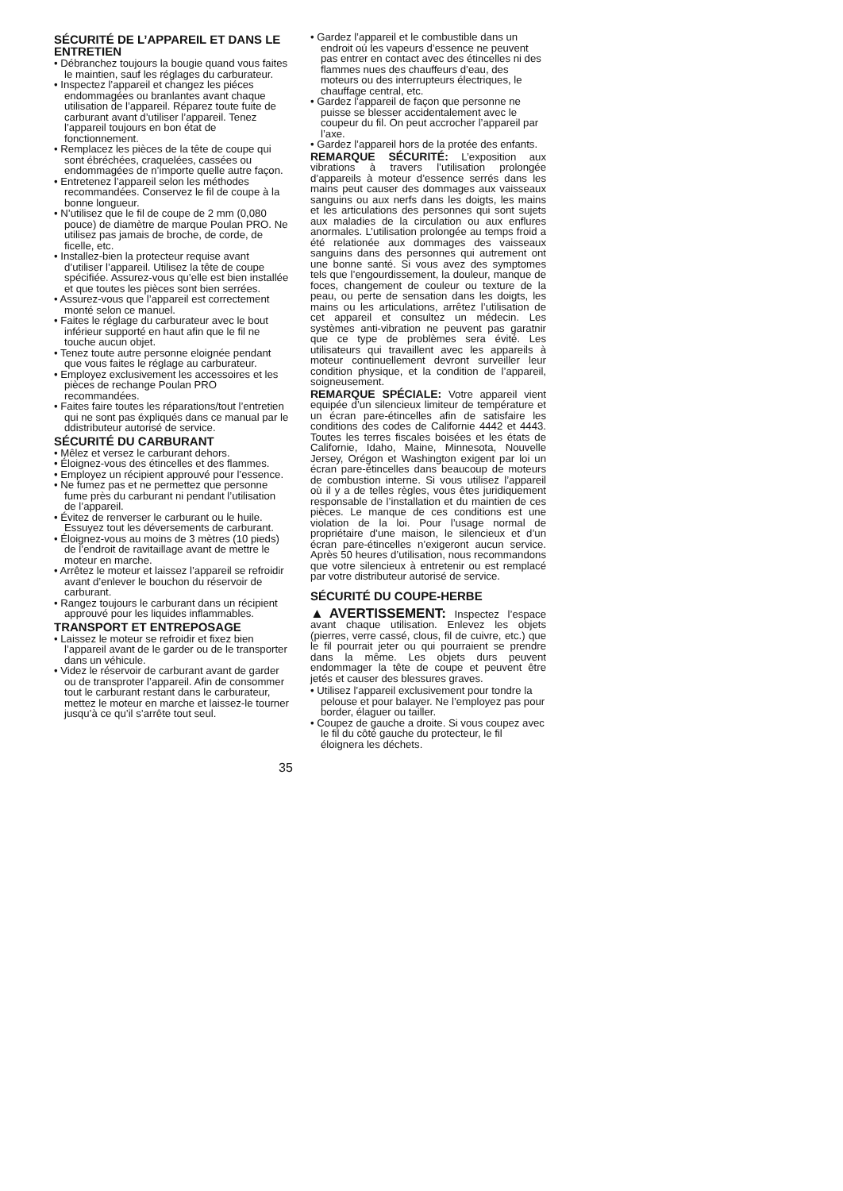SÉCURITÉ DE L’APPAREIL ET DANS LE ENTRETIEN
• Débranchez toujours la bougie quand vous faites le maintien, sauf les réglages du carburateur.
• Inspectez l’appareil et changez les piéces endommagées ou branlantes avant chaque utilisation de l’appareil. Réparez toute fuite de carburant avant d’utiliser l’appareil. Tenez l’appareil toujours en bon état de fonctionnement.
• Remplacez les pièces de la tête de coupe qui sont ébréchées, craquelées, cassées ou endommagées de n’importe quelle autre façon.
• Entretenez l’appareil selon les méthodes recommandées. Conservez le fil de coupe à la bonne longueur.
• N’utilisez que le fil de coupe de 2 mm (0,080 pouce) de diamètre de marque Poulan PRO. Ne utilisez pas jamais de broche, de corde, de ficelle, etc.
• Installez-bien la protecteur requise avant d’utiliser l’appareil. Utilisez la tête de coupe spécifiée. Assurez-vous qu’elle est bien installée et que toutes les pièces sont bien serrées.
• Assurez-vous que l’appareil est correctement monté selon ce manuel.
• Faites le réglage du carburateur avec le bout inférieur supporté en haut afin que le fil ne touche aucun objet.
• Tenez toute autre personne eloignée pendant que vous faites le réglage au carburateur.
• Employez exclusivement les accessoires et les pièces de rechange Poulan PRO recommandées.
• Faites faire toutes les réparations/tout l’entretien qui ne sont pas éxpliqués dans ce manual par le ddistributeur autorisé de service.
SÉCURITÉ DU CARBURANT
• Mêlez et versez le carburant dehors.
• Éloignez-vous des étincelles et des flammes.
• Employez un récipient approuvé pour l’essence.
• Ne fumez pas et ne permettez que personne fume près du carburant ni pendant l’utilisation de l’appareil.
• Évitez de renverser le carburant ou le huile. Essuyez tout les déversements de carburant.
• Éloignez-vous au moins de 3 mètres (10 pieds) de l’endroit de ravitaillage avant de mettre le moteur en marche.
• Arrêtez le moteur et laissez l’appareil se refroidir avant d’enlever le bouchon du réservoir de carburant.
• Rangez toujours le carburant dans un récipient approuvé pour les liquides inflammables.
TRANSPORT ET ENTREPOSAGE
• Laissez le moteur se refroidir et fixez bien l’appareil avant de le garder ou de le transporter dans un véhicule.
• Videz le réservoir de carburant avant de garder ou de transproter l’appareil. Afin de consommer tout le carburant restant dans le carburateur, mettez le moteur en marche et laissez-le tourner jusqu’à ce qu’il s’arrête tout seul.
• Gardez l’appareil et le combustible dans un endroit oú les vapeurs d’essence ne peuvent pas entrer en contact avec des étincelles ni des flammes nues des chauffeurs d’eau, des moteurs ou des interrupteurs électriques, le chauffage central, etc.
• Gardez l’appareil de façon que personne ne puisse se blesser accidentalement avec le coupeur du fil. On peut accrocher l’appareil par l’axe.
• Gardez l’appareil hors de la protée des enfants.
REMARQUE SÉCURITÉ: L’exposition aux vibrations à travers l’utilisation prolongée d’appareils à moteur d’essence serrés dans les mains peut causer des dommages aux vaisseaux sanguins ou aux nerfs dans les doigts, les mains et les articulations des personnes qui sont sujets aux maladies de la circulation ou aux enflures anormales. L’utilisation prolongée au temps froid a été relationée aux dommages des vaisseaux sanguins dans des personnes qui autrement ont une bonne santé. Si vous avez des symptomes tels que l’engourdissement, la douleur, manque de foces, changement de couleur ou texture de la peau, ou perte de sensation dans les doigts, les mains ou les articulations, arrêtez l’utilisation de cet appareil et consultez un médecin. Les systèmes anti-vibration ne peuvent pas garatnir que ce type de problèmes sera évité. Les utilisateurs qui travaillent avec les appareils à moteur continuellement devront surveiller leur condition physique, et la condition de l’appareil, soigneusement.
REMARQUE SPÉCIALE: Votre appareil vient equipée d’un silencieux limiteur de température et un écran pare-étincelles afin de satisfaire les conditions des codes de Californie 4442 et 4443. Toutes les terres fiscales boisées et les états de Californie, Idaho, Maine, Minnesota, Nouvelle Jersey, Orégon et Washington exigent par loi un écran pare-étincelles dans beaucoup de moteurs de combustion interne. Si vous utilisez l’appareil où il y a de telles règles, vous êtes juridiquement responsable de l’installation et du maintien de ces pièces. Le manque de ces conditions est une violation de la loi. Pour l’usage normal de propriétaire d’une maison, le silencieux et d’un écran pare-étincelles n’exigeront aucun service. Après 50 heures d’utilisation, nous recommandons que votre silencieux à entretenir ou est remplacé par votre distributeur autorisé de service.
SÉCURITÉ DU COUPE-HERBE
▲AVERTISSEMENT: Inspectez l’espace avant chaque utilisation. Enlevez les objets (pierres, verre cassé, clous, fil de cuivre, etc.) que le fil pourrait jeter ou qui pourraient se prendre dans la même. Les objets durs peuvent endommager la tête de coupe et peuvent être jetés et causer des blessures graves.
• Utilisez l’appareil exclusivement pour tondre la pelouse et pour balayer. Ne l’employez pas pour border, élaguer ou tailler.
• Coupez de gauche a droite. Si vous coupez avec le fil du côté gauche du protecteur, le fil éloignera les déchets.
35